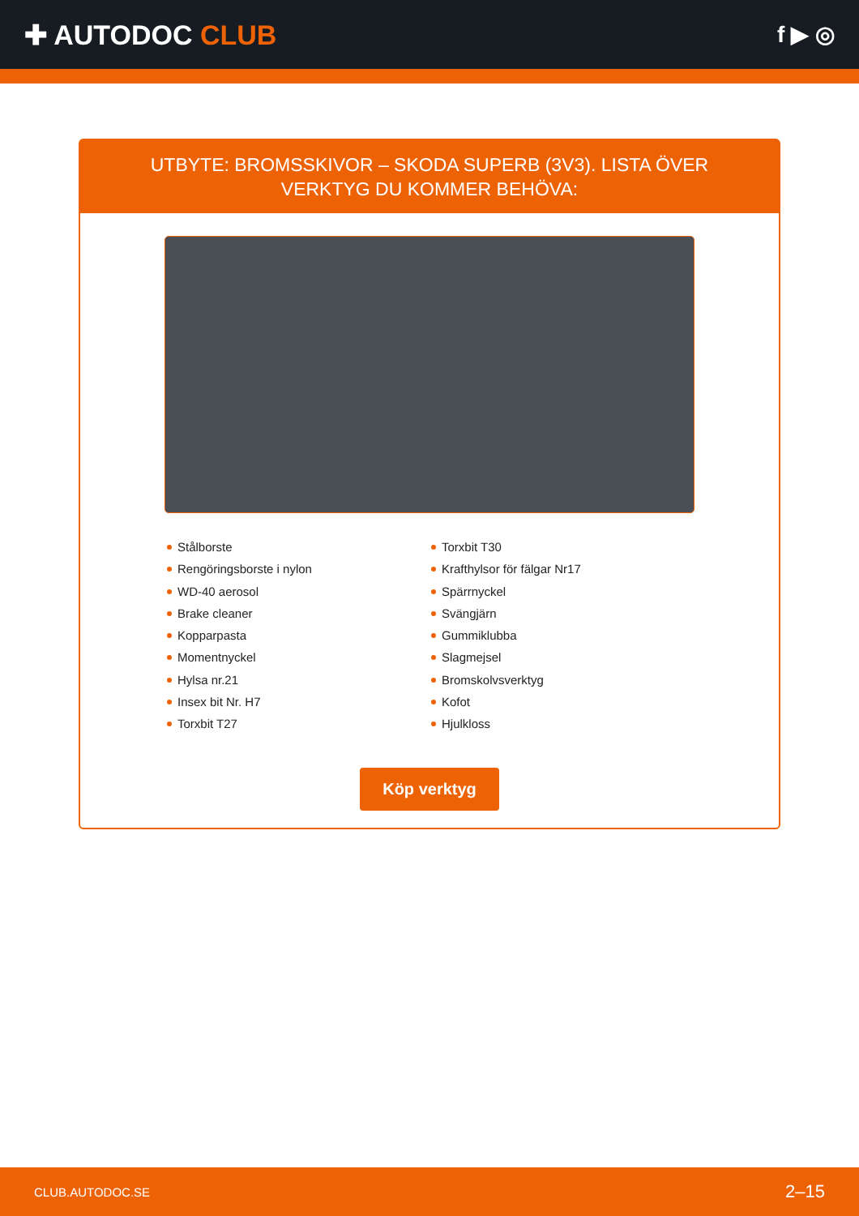✚ AUTODOC CLUB
f ▶ ◎
UTBYTE: BROMSSKIVOR – SKODA SUPERB (3V3). LISTA ÖVER VERKTYG DU KOMMER BEHÖVA:
Stålborste
Rengöringsborste i nylon
WD-40 aerosol
Brake cleaner
Kopparpasta
Momentnyckel
Hylsa nr.21
Insex bit Nr. H7
Torxbit T27
Torxbit T30
Krafthylsor för fälgar Nr17
Spärrnyckel
Svängjärn
Gummiklubba
Slagmejsel
Bromskolvsverktyg
Kofot
Hjulkloss
Köp verktyg
CLUB.AUTODOC.SE 2–15